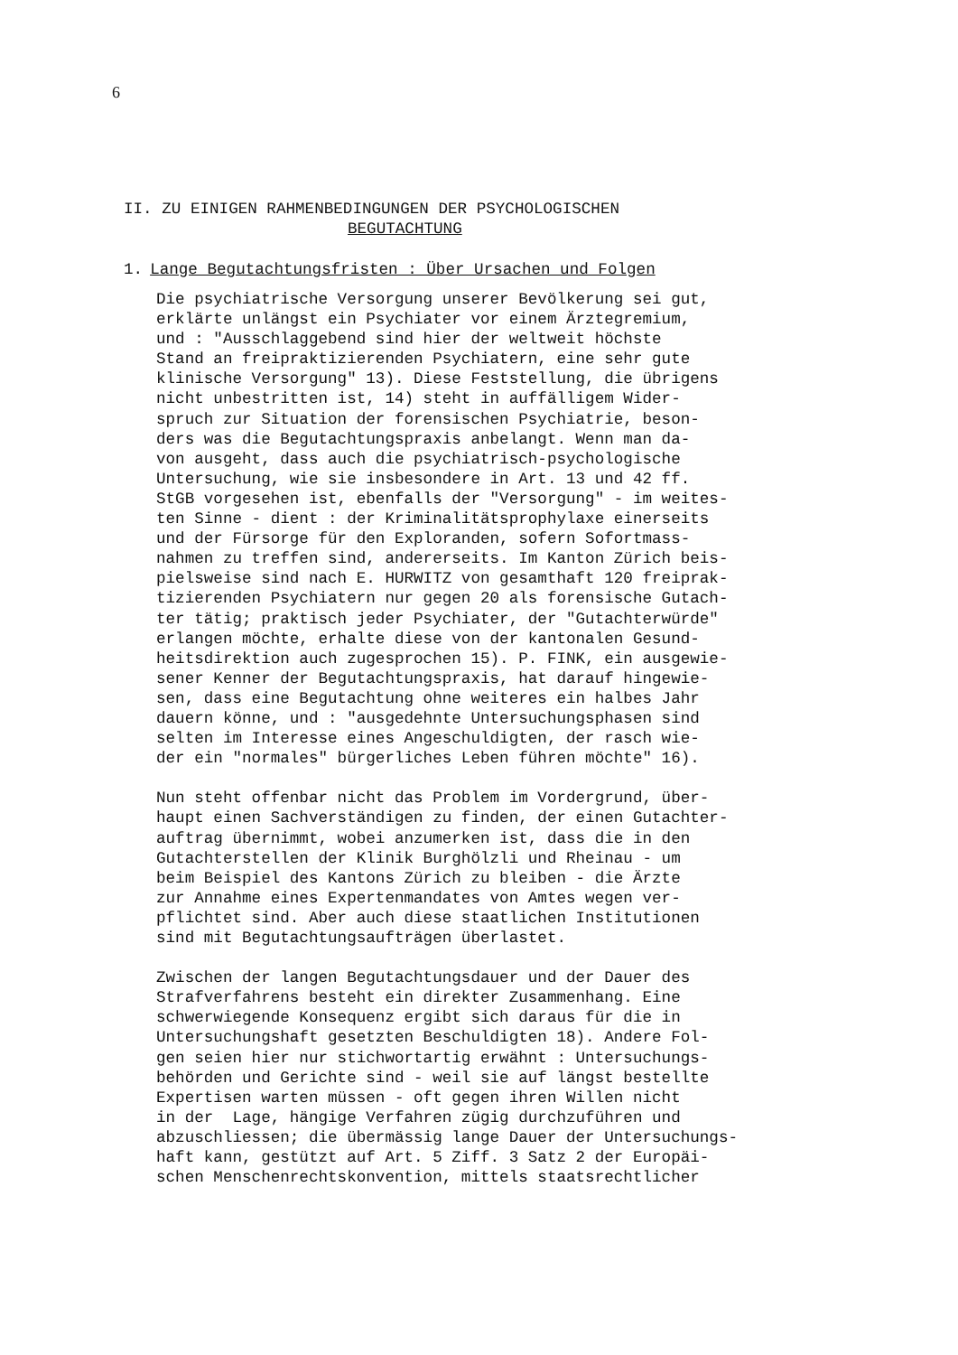6
II. ZU EINIGEN RAHMENBEDINGUNGEN DER PSYCHOLOGISCHEN
BEGUTACHTUNG
1. Lange Begutachtungsfristen : Über Ursachen und Folgen
Die psychiatrische Versorgung unserer Bevölkerung sei gut, erklärte unlängst ein Psychiater vor einem Ärztegremium, und : "Ausschlaggebend sind hier der weltweit höchste Stand an freipraktizierenden Psychiatern, eine sehr gute klinische Versorgung" 13). Diese Feststellung, die übrigens nicht unbestritten ist, 14) steht in auffälligem Wider- spruch zur Situation der forensischen Psychiatrie, beson- ders was die Begutachtungspraxis anbelangt. Wenn man da- von ausgeht, dass auch die psychiatrisch-psychologische Untersuchung, wie sie insbesondere in Art. 13 und 42 ff. StGB vorgesehen ist, ebenfalls der "Versorgung" - im weites- ten Sinne - dient : der Kriminalitätsprophylaxe einerseits und der Fürsorge für den Exploranden, sofern Sofortmass- nahmen zu treffen sind, andererseits. Im Kanton Zürich beis- pielsweise sind nach E. HURWITZ von gesamthaft 120 freiprak- tizierenden Psychiatern nur gegen 20 als forensische Gutach- ter tätig; praktisch jeder Psychiater, der "Gutachterwürde" erlangen möchte, erhalte diese von der kantonalen Gesund- heitsdirektion auch zugesprochen 15). P. FINK, ein ausgewie- sener Kenner der Begutachtungspraxis, hat darauf hingewie- sen, dass eine Begutachtung ohne weiteres ein halbes Jahr dauern könne, und : "ausgedehnte Untersuchungsphasen sind selten im Interesse eines Angeschuldigten, der rasch wie- der ein "normales" bürgerliches Leben führen möchte" 16). Nun steht offenbar nicht das Problem im Vordergrund, über- haupt einen Sachverständigen zu finden, der einen Gutachter- auftrag übernimmt, wobei anzumerken ist, dass die in den Gutachterstellen der Klinik Burghölzli und Rheinau - um beim Beispiel des Kantons Zürich zu bleiben - die Ärzte zur Annahme eines Expertenmandates von Amtes wegen ver- pflichtet sind. Aber auch diese staatlichen Institutionen sind mit Begutachtungsaufträgen überlastet. Zwischen der langen Begutachtungsdauer und der Dauer des Strafverfahrens besteht ein direkter Zusammenhang. Eine schwerwiegende Konsequenz ergibt sich daraus für die in Untersuchungshaft gesetzten Beschuldigten 18). Andere Fol- gen seien hier nur stichwortartig erwähnt : Untersuchungs- behörden und Gerichte sind - weil sie auf längst bestellte Expertisen warten müssen - oft gegen ihren Willen nicht in der Lage, hängige Verfahren zügig durchzuführen und abzuschliessen; die übermässig lange Dauer der Untersuchungs- haft kann, gestützt auf Art. 5 Ziff. 3 Satz 2 der Europäi- schen Menschenrechtskonvention, mittels staatsrechtlicher